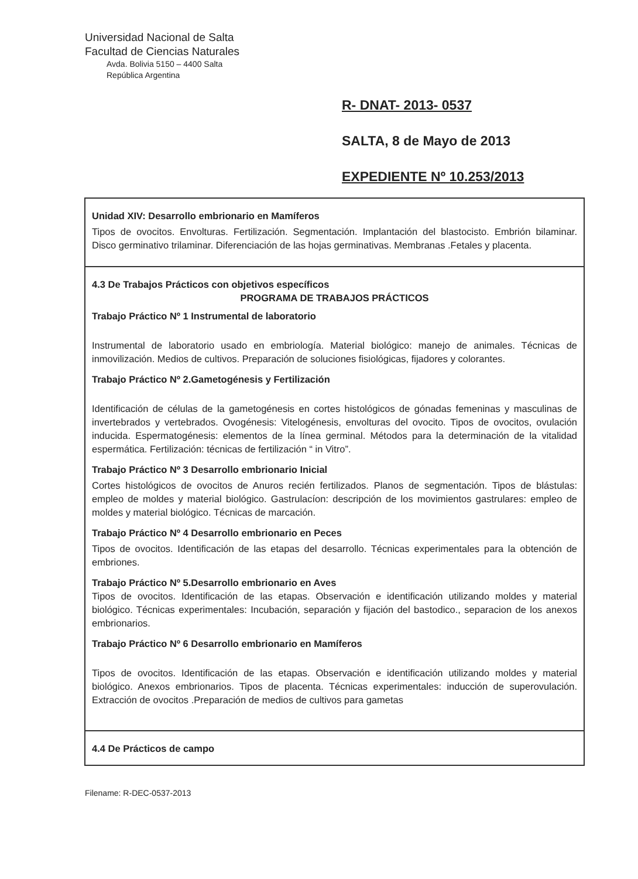Universidad Nacional de Salta
Facultad de Ciencias Naturales
Avda. Bolivia 5150 – 4400 Salta
República Argentina
R- DNAT- 2013- 0537
SALTA, 8 de Mayo de 2013
EXPEDIENTE Nº 10.253/2013
| Unidad XIV: Desarrollo embrionario en Mamíferos Tipos de ovocitos. Envolturas. Fertilización. Segmentación. Implantación del blastocisto. Embrión bilaminar. Disco germinativo trilaminar. Diferenciación de las hojas germinativas. Membranas .Fetales y placenta. |
| 4.3 De Trabajos Prácticos con objetivos específicos PROGRAMA DE TRABAJOS PRÁCTICOS Trabajo Práctico Nº 1 Instrumental de laboratorio Instrumental de laboratorio usado en embriología. Material biológico: manejo de animales. Técnicas de inmovilización. Medios de cultivos. Preparación de soluciones fisiológicas, fijadores y colorantes. Trabajo Práctico Nº 2.Gametogénesis y Fertilización Identificación de células de la gametogénesis en cortes histológicos de gónadas femeninas y masculinas de invertebrados y vertebrados. Ovogénesis: Vitelogénesis, envolturas del ovocito. Tipos de ovocitos, ovulación inducida. Espermatogénesis: elementos de la línea germinal. Métodos para la determinación de la vitalidad espermática. Fertilización: técnicas de fertilización “ in Vitro”. Trabajo Práctico Nº 3 Desarrollo embrionario Inicial Cortes histológicos de ovocitos de Anuros recién fertilizados. Planos de segmentación. Tipos de blástulas: empleo de moldes y material biológico. Gastrulacíon: descripción de los movimientos gastrulares: empleo de moldes y material biológico. Técnicas de marcación. Trabajo Práctico Nº 4 Desarrollo embrionario en Peces Tipos de ovocitos. Identificación de las etapas del desarrollo. Técnicas experimentales para la obtención de embriones. Trabajo Práctico Nº 5.Desarrollo embrionario en Aves Tipos de ovocitos. Identificación de las etapas. Observación e identificación utilizando moldes y material biológico. Técnicas experimentales: Incubación, separación y fijación del bastodico., separacion de los anexos embrionarios. Trabajo Práctico Nº 6 Desarrollo embrionario en Mamíferos Tipos de ovocitos. Identificación de las etapas. Observación e identificación utilizando moldes y material biológico. Anexos embrionarios. Tipos de placenta. Técnicas experimentales: inducción de superovulación. Extracción de ovocitos .Preparación de medios de cultivos para gametas |
| 4.4 De Prácticos de campo |
Filename: R-DEC-0537-2013